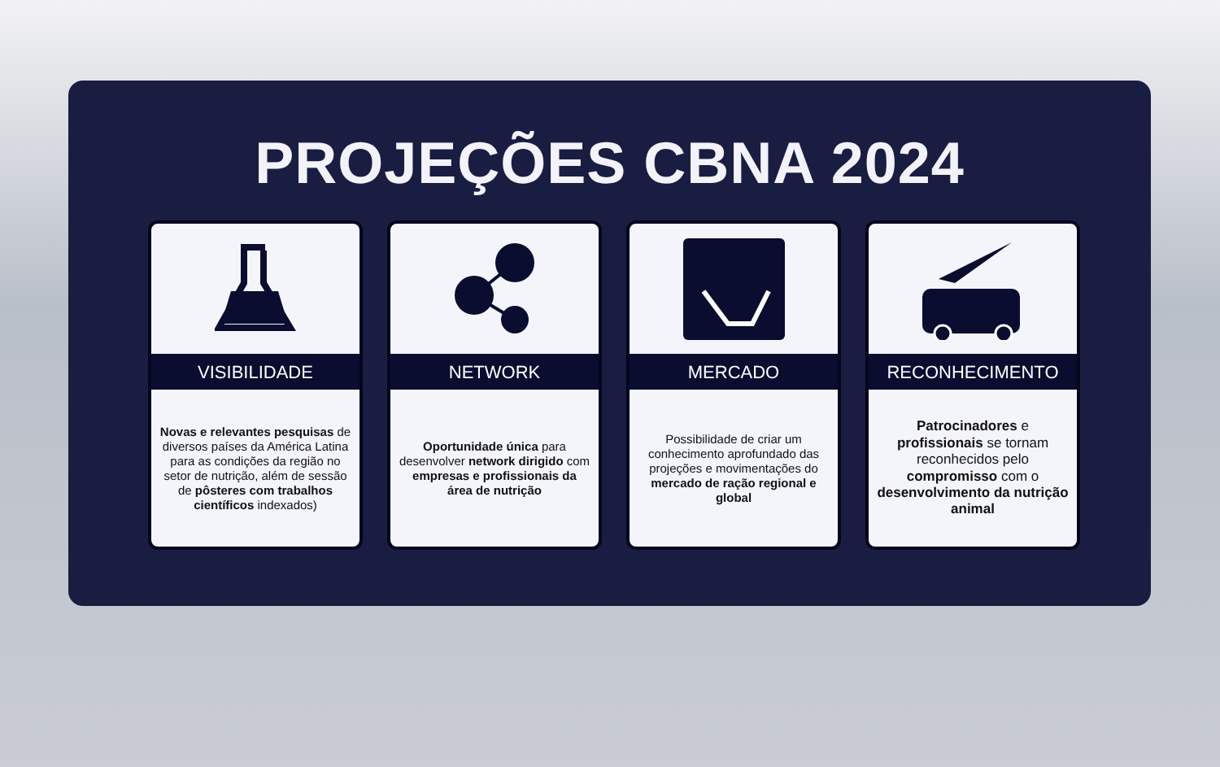PROJEÇÕES CBNA 2024
VISIBILIDADE
Novas e relevantes pesquisas de diversos países da América Latina para as condições da região no setor de nutrição, além de sessão de pôsteres com trabalhos científicos indexados)
NETWORK
Oportunidade única para desenvolver network dirigido com empresas e profissionais da área de nutrição
MERCADO
Possibilidade de criar um conhecimento aprofundado das projeções e movimentações do mercado de ração regional e global
RECONHECIMENTO
Patrocinadores e profissionais se tornam reconhecidos pelo compromisso com o desenvolvimento da nutrição animal